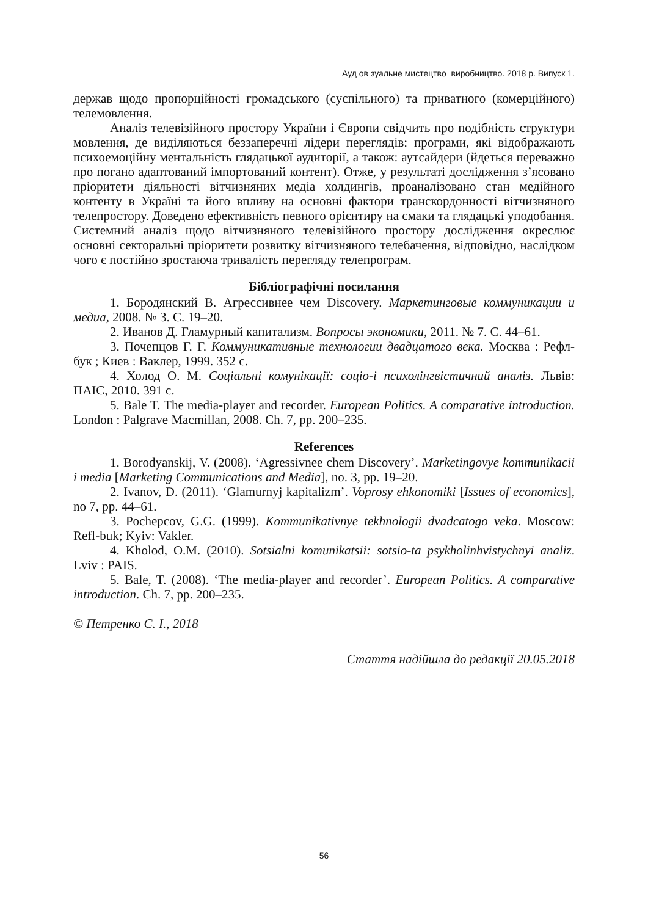Ауд ов зуальне мистецтво виробництво. 2018 р. Випуск 1.
держав щодо пропорційності громадського (суспільного) та приватного (комерційного) телемовлення.
Аналіз телевізійного простору України і Європи свідчить про подібність структури мовлення, де виділяються беззаперечні лідери переглядів: програми, які відображають психоемоційну ментальність глядацької аудиторії, а також: аутсайдери (йдеться переважно про погано адаптований імпортований контент). Отже, у результаті дослідження з’ясовано пріоритети діяльності вітчизняних медіа холдингів, проаналізовано стан медійного контенту в Україні та його впливу на основні фактори транскордонності вітчизняного телепростору. Доведено ефективність певного орієнтиру на смаки та глядацькі уподобання. Системний аналіз щодо вітчизняного телевізійного простору дослідження окреслює основні секторальні пріоритети розвитку вітчизняного телебачення, відповідно, наслідком чого є постійно зростаюча тривалість перегляду телепрограм.
Бібліографічні посилання
1. Бородянский В. Агрессивнее чем Discovery. Маркетинговые коммуникации и медиа, 2008. № 3. С. 19–20.
2. Иванов Д. Гламурный капитализм. Вопросы экономики, 2011. № 7. С. 44–61.
3. Почепцов Г. Г. Коммуникативные технологии двадцатого века. Москва : Рефл-бук ; Киев : Ваклер, 1999. 352 с.
4. Холод О. М. Соціальні комунікації: соціо-і психолінгвістичний аналіз. Львів: ПАІС, 2010. 391 с.
5. Bale T. The media-player and recorder. European Politics. A comparative introduction. London : Palgrave Macmillan, 2008. Ch. 7, pp. 200–235.
References
1. Borodyanskij, V. (2008). ‘Agressivnee chem Discovery’. Marketingovye kommunikacii i media [Marketing Communications and Media], no. 3, pp. 19–20.
2. Ivanov, D. (2011). ‘Glamurnyj kapitalizm’. Voprosy ehkonomiki [Issues of economics], no 7, pp. 44–61.
3. Pochepcov, G.G. (1999). Kommunikativnye tekhnologii dvadcatogo veka. Moscow: Refl-buk; Kyiv: Vakler.
4. Kholod, O.M. (2010). Sotsialni komunikatsii: sotsio-ta psykholinhvistychnyi analiz. Lviv : PAIS.
5. Bale, T. (2008). ‘The media-player and recorder’. European Politics. A comparative introduction. Ch. 7, pp. 200–235.
© Петренко С. І., 2018
Стаття надійшла до редакції 20.05.2018
56